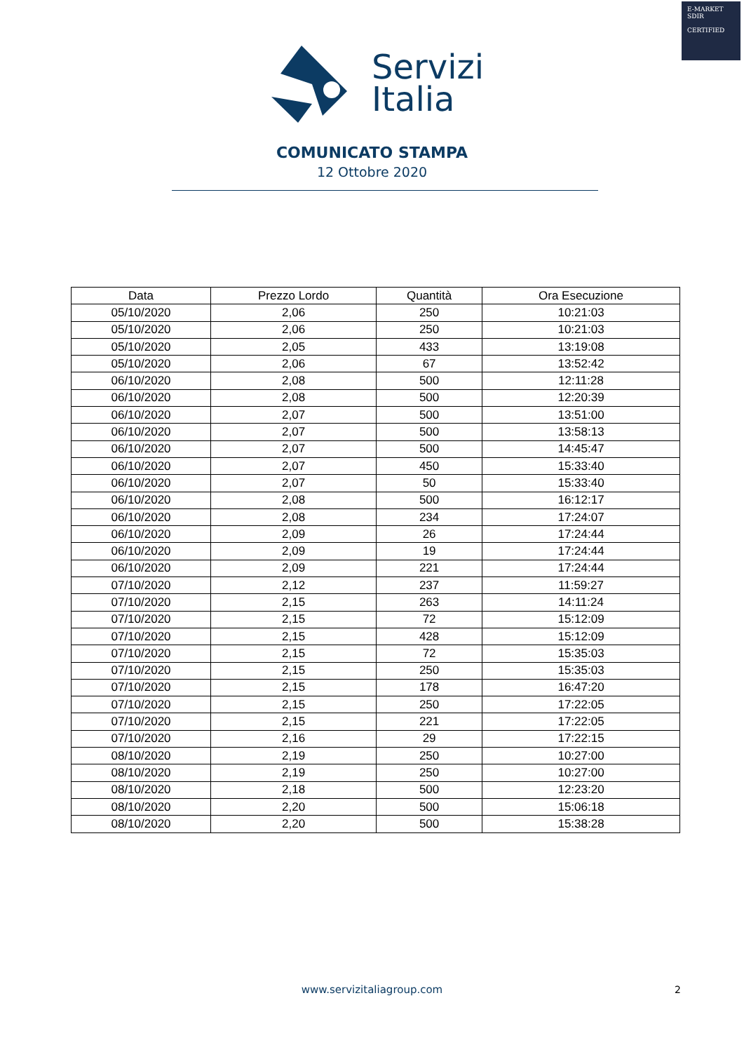E-MARKET
SDIR
CERTIFIED
Servizi
Italia
COMUNICATO STAMPA
12 Ottobre 2020
| Data | Prezzo Lordo | Quantità | Ora Esecuzione |
| --- | --- | --- | --- |
| 05/10/2020 | 2,06 | 250 | 10:21:03 |
| 05/10/2020 | 2,06 | 250 | 10:21:03 |
| 05/10/2020 | 2,05 | 433 | 13:19:08 |
| 05/10/2020 | 2,06 | 67 | 13:52:42 |
| 06/10/2020 | 2,08 | 500 | 12:11:28 |
| 06/10/2020 | 2,08 | 500 | 12:20:39 |
| 06/10/2020 | 2,07 | 500 | 13:51:00 |
| 06/10/2020 | 2,07 | 500 | 13:58:13 |
| 06/10/2020 | 2,07 | 500 | 14:45:47 |
| 06/10/2020 | 2,07 | 450 | 15:33:40 |
| 06/10/2020 | 2,07 | 50 | 15:33:40 |
| 06/10/2020 | 2,08 | 500 | 16:12:17 |
| 06/10/2020 | 2,08 | 234 | 17:24:07 |
| 06/10/2020 | 2,09 | 26 | 17:24:44 |
| 06/10/2020 | 2,09 | 19 | 17:24:44 |
| 06/10/2020 | 2,09 | 221 | 17:24:44 |
| 07/10/2020 | 2,12 | 237 | 11:59:27 |
| 07/10/2020 | 2,15 | 263 | 14:11:24 |
| 07/10/2020 | 2,15 | 72 | 15:12:09 |
| 07/10/2020 | 2,15 | 428 | 15:12:09 |
| 07/10/2020 | 2,15 | 72 | 15:35:03 |
| 07/10/2020 | 2,15 | 250 | 15:35:03 |
| 07/10/2020 | 2,15 | 178 | 16:47:20 |
| 07/10/2020 | 2,15 | 250 | 17:22:05 |
| 07/10/2020 | 2,15 | 221 | 17:22:05 |
| 07/10/2020 | 2,16 | 29 | 17:22:15 |
| 08/10/2020 | 2,19 | 250 | 10:27:00 |
| 08/10/2020 | 2,19 | 250 | 10:27:00 |
| 08/10/2020 | 2,18 | 500 | 12:23:20 |
| 08/10/2020 | 2,20 | 500 | 15:06:18 |
| 08/10/2020 | 2,20 | 500 | 15:38:28 |
www.servizitaliagroup.com 2